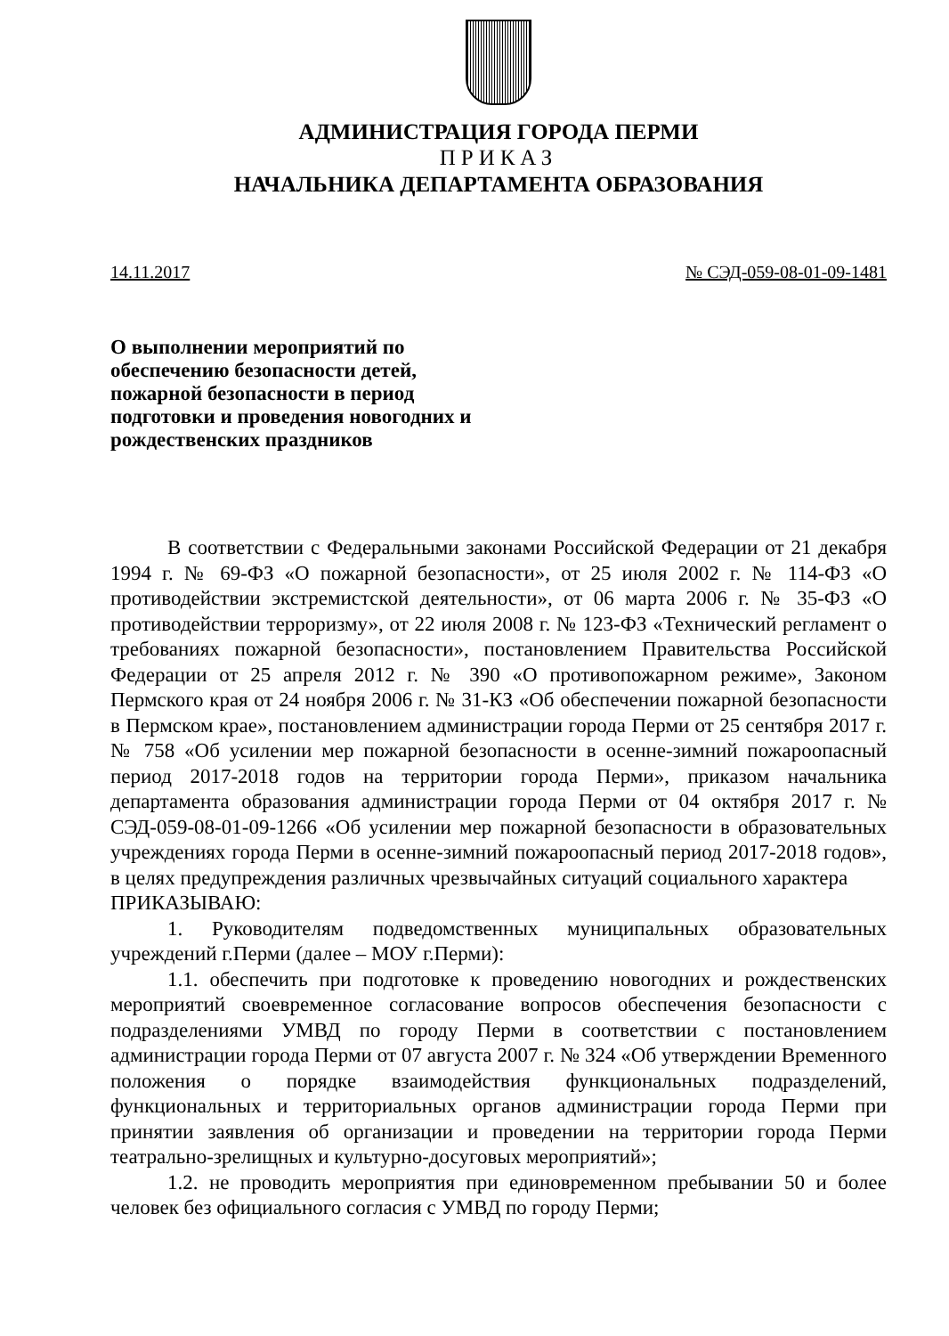АДМИНИСТРАЦИЯ ГОРОДА ПЕРМИ
ПРИКАЗ
НАЧАЛЬНИКА ДЕПАРТАМЕНТА ОБРАЗОВАНИЯ
14.11.2017 № СЭД-059-08-01-09-1481
О выполнении мероприятий по обеспечению безопасности детей, пожарной безопасности в период подготовки и проведения новогодних и рождественских праздников
В соответствии с Федеральными законами Российской Федерации от 21 декабря 1994 г. № 69-ФЗ «О пожарной безопасности», от 25 июля 2002 г. № 114-ФЗ «О противодействии экстремистской деятельности», от 06 марта 2006 г. № 35-ФЗ «О противодействии терроризму», от 22 июля 2008 г. № 123-ФЗ «Технический регламент о требованиях пожарной безопасности», постановлением Правительства Российской Федерации от 25 апреля 2012 г. № 390 «О противопожарном режиме», Законом Пермского края от 24 ноября 2006 г. № 31-КЗ «Об обеспечении пожарной безопасности в Пермском крае», постановлением администрации города Перми от 25 сентября 2017 г. № 758 «Об усилении мер пожарной безопасности в осенне-зимний пожароопасный период 2017-2018 годов на территории города Перми», приказом начальника департамента образования администрации города Перми от 04 октября 2017 г. № СЭД-059-08-01-09-1266 «Об усилении мер пожарной безопасности в образовательных учреждениях города Перми в осенне-зимний пожароопасный период 2017-2018 годов», в целях предупреждения различных чрезвычайных ситуаций социального характера
ПРИКАЗЫВАЮ:
1. Руководителям подведомственных муниципальных образовательных учреждений г.Перми (далее – МОУ г.Перми):
1.1. обеспечить при подготовке к проведению новогодних и рождественских мероприятий своевременное согласование вопросов обеспечения безопасности с подразделениями УМВД по городу Перми в соответствии с постановлением администрации города Перми от 07 августа 2007 г. № 324 «Об утверждении Временного положения о порядке взаимодействия функциональных подразделений, функциональных и территориальных органов администрации города Перми при принятии заявления об организации и проведении на территории города Перми театрально-зрелищных и культурно-досуговых мероприятий»;
1.2. не проводить мероприятия при единовременном пребывании 50 и более человек без официального согласия с УМВД по городу Перми;